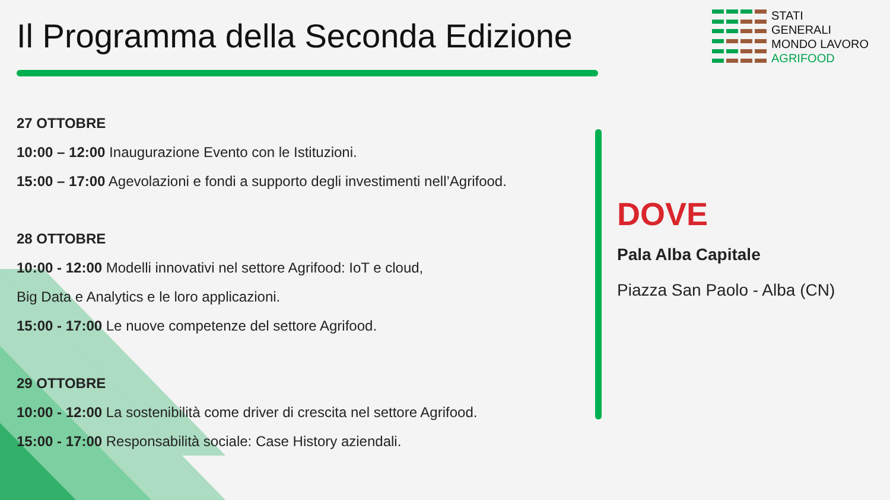Il Programma della Seconda Edizione
STATI
GENERALI
MONDO LAVORO
AGRIFOOD
27 OTTOBRE
10:00 – 12:00 Inaugurazione Evento con le Istituzioni.
15:00 – 17:00 Agevolazioni e fondi a supporto degli investimenti nell’Agrifood.
28 OTTOBRE
10:00 - 12:00 Modelli innovativi nel settore Agrifood: IoT e cloud,
Big Data e Analytics e le loro applicazioni.
15:00 - 17:00 Le nuove competenze del settore Agrifood.
29 OTTOBRE
10:00 - 12:00 La sostenibilità come driver di crescita nel settore Agrifood.
15:00 - 17:00 Responsabilità sociale: Case History aziendali.
DOVE
Pala Alba Capitale
Piazza San Paolo - Alba (CN)